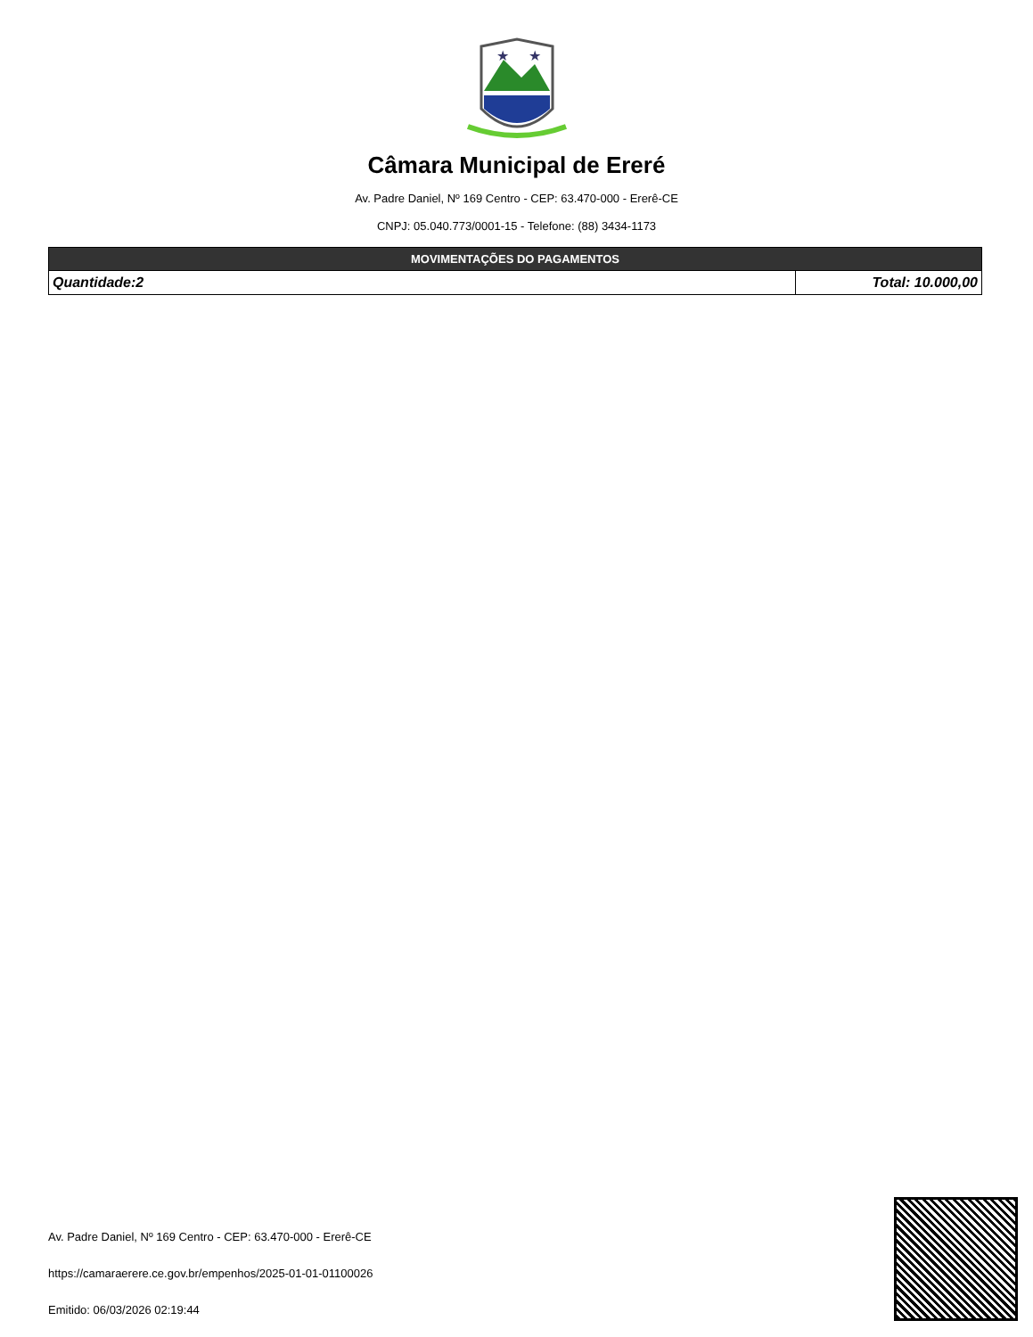★
★
Câmara Municipal de Ereré
Av. Padre Daniel, Nº 169 Centro - CEP: 63.470-000 - Ererê-CE
CNPJ: 05.040.773/0001-15 - Telefone: (88) 3434-1173
| MOVIMENTAÇÕES DO PAGAMENTOS | |
| --- | --- |
| Quantidade:2 | Total: 10.000,00 |
Av. Padre Daniel, Nº 169 Centro - CEP: 63.470-000 - Ererê-CE
https://camaraerere.ce.gov.br/empenhos/2025-01-01-01100026
Emitido: 06/03/2026 02:19:44